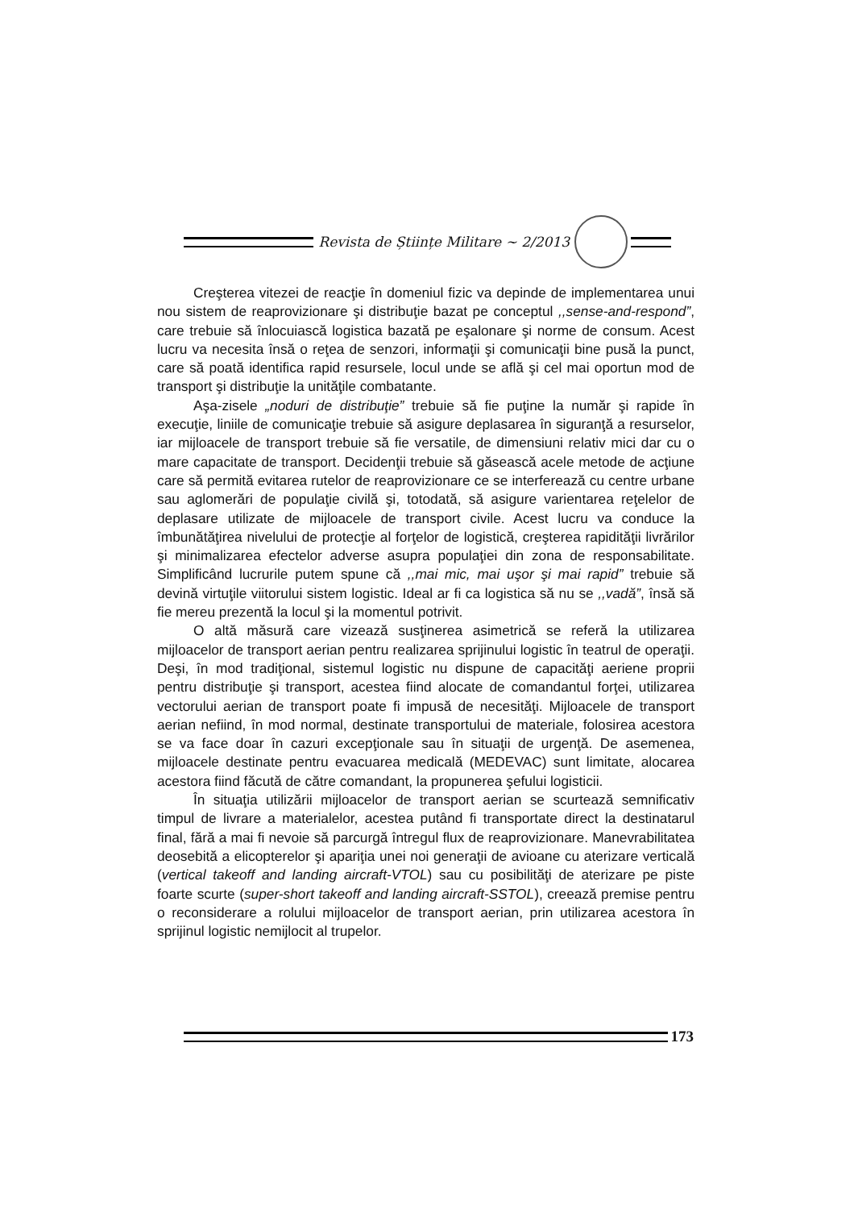Revista de Științe Militare ~ 2/2013
Creşterea vitezei de reacţie în domeniul fizic va depinde de implementarea unui nou sistem de reaprovizionare şi distribuţie bazat pe conceptul ,,sense-and-respond”, care trebuie să înlocuiască logistica bazată pe eşalonare şi norme de consum. Acest lucru va necesita însă o reţea de senzori, informaţii şi comunicaţii bine pusă la punct, care să poată identifica rapid resursele, locul unde se află şi cel mai oportun mod de transport şi distribuţie la unităţile combatante.
Aşa-zisele „noduri de distribuţie” trebuie să fie puţine la număr şi rapide în execuţie, liniile de comunicaţie trebuie să asigure deplasarea în siguranţă a resurselor, iar mijloacele de transport trebuie să fie versatile, de dimensiuni relativ mici dar cu o mare capacitate de transport. Decidenţii trebuie să găsească acele metode de acţiune care să permită evitarea rutelor de reaprovizionare ce se interferează cu centre urbane sau aglomerări de populaţie civilă şi, totodată, să asigure varientarea reţelelor de deplasare utilizate de mijloacele de transport civile. Acest lucru va conduce la îmbunătăţirea nivelului de protecţie al forţelor de logistică, creşterea rapidităţii livrărilor şi minimalizarea efectelor adverse asupra populaţiei din zona de responsabilitate. Simplificând lucrurile putem spune că ,,mai mic, mai uşor şi mai rapid” trebuie să devină virtuţile viitorului sistem logistic. Ideal ar fi ca logistica să nu se ,,vadă”, însă să fie mereu prezentă la locul şi la momentul potrivit.
O altă măsură care vizează susţinerea asimetrică se referă la utilizarea mijloacelor de transport aerian pentru realizarea sprijinului logistic în teatrul de operaţii. Deşi, în mod tradiţional, sistemul logistic nu dispune de capacităţi aeriene proprii pentru distribuţie şi transport, acestea fiind alocate de comandantul forţei, utilizarea vectorului aerian de transport poate fi impusă de necesităţi. Mijloacele de transport aerian nefiind, în mod normal, destinate transportului de materiale, folosirea acestora se va face doar în cazuri excepţionale sau în situaţii de urgenţă. De asemenea, mijloacele destinate pentru evacuarea medicală (MEDEVAC) sunt limitate, alocarea acestora fiind făcută de către comandant, la propunerea şefului logisticii.
În situaţia utilizării mijloacelor de transport aerian se scurtează semnificativ timpul de livrare a materialelor, acestea putând fi transportate direct la destinatarul final, fără a mai fi nevoie să parcurgă întregul flux de reaprovizionare. Manevrabilitatea deosebită a elicopterelor şi apariţia unei noi generaţii de avioane cu aterizare verticală (vertical takeoff and landing aircraft-VTOL) sau cu posibilităţi de aterizare pe piste foarte scurte (super-short takeoff and landing aircraft-SSTOL), creează premise pentru o reconsiderare a rolului mijloacelor de transport aerian, prin utilizarea acestora în sprijinul logistic nemijlocit al trupelor.
173